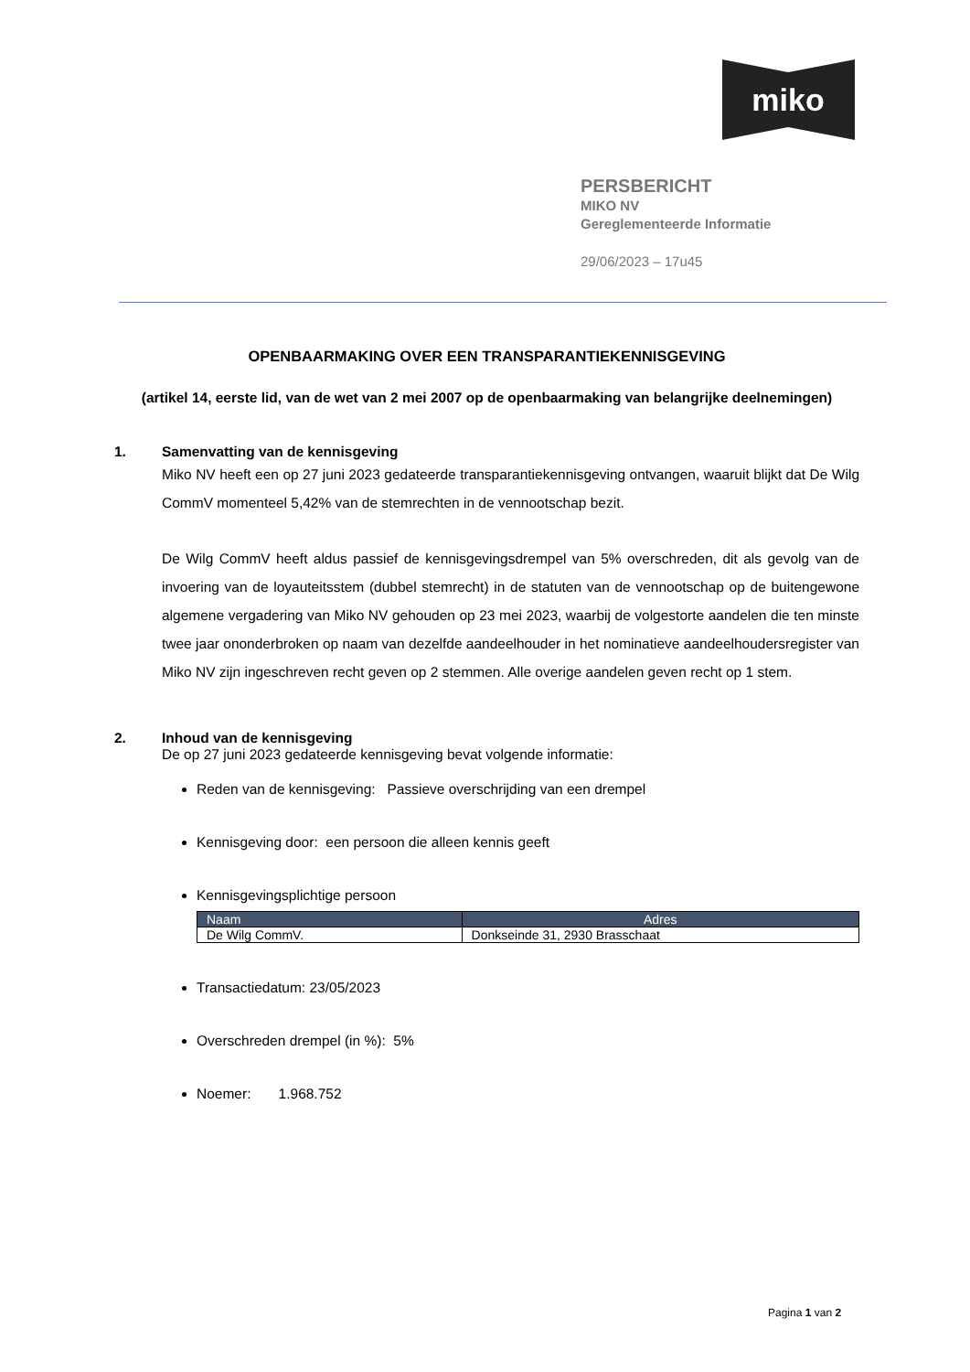miko
PERSBERICHT
MIKO NV
Gereglementeerde Informatie
29/06/2023 – 17u45
OPENBAARMAKING OVER EEN TRANSPARANTIEKENNISGEVING
(artikel 14, eerste lid, van de wet van 2 mei 2007 op de openbaarmaking van belangrijke deelnemingen)
1. Samenvatting van de kennisgeving
Miko NV heeft een op 27 juni 2023 gedateerde transparantiekennisgeving ontvangen, waaruit blijkt dat De Wilg CommV momenteel 5,42% van de stemrechten in de vennootschap bezit.
De Wilg CommV heeft aldus passief de kennisgevingsdrempel van 5% overschreden, dit als gevolg van de invoering van de loyauteitsstem (dubbel stemrecht) in de statuten van de vennootschap op de buitengewone algemene vergadering van Miko NV gehouden op 23 mei 2023, waarbij de volgestorte aandelen die ten minste twee jaar ononderbroken op naam van dezelfde aandeelhouder in het nominatieve aandeelhoudersregister van Miko NV zijn ingeschreven recht geven op 2 stemmen. Alle overige aandelen geven recht op 1 stem.
2. Inhoud van de kennisgeving
De op 27 juni 2023 gedateerde kennisgeving bevat volgende informatie:
Reden van de kennisgeving: Passieve overschrijding van een drempel
Kennisgeving door: een persoon die alleen kennis geeft
Kennisgevingsplichtige persoon
| Naam | Adres |
| --- | --- |
| De Wilg CommV. | Donkseinde 31, 2930 Brasschaat |
Transactiedatum: 23/05/2023
Overschreden drempel (in %): 5%
Noemer: 1.968.752
Pagina 1 van 2